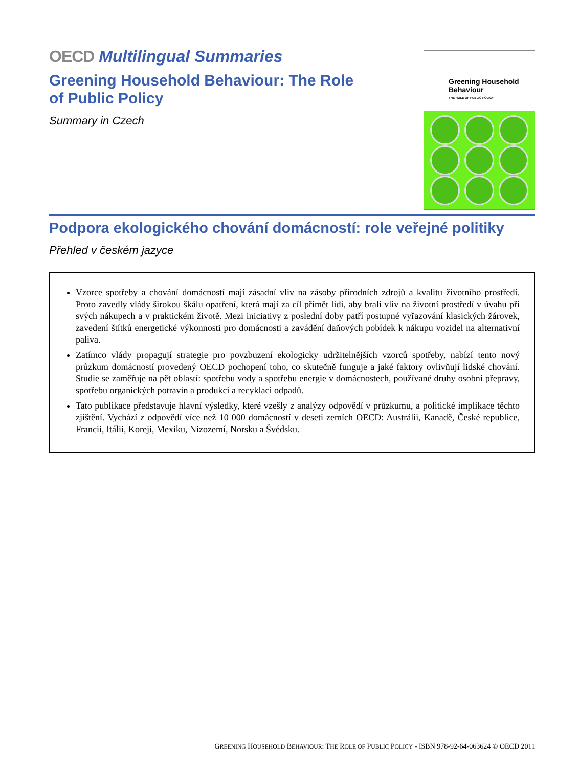OECD Multilingual Summaries
Greening Household Behaviour: The Role
of Public Policy
Summary in Czech
Greening Household Behaviour
THE ROLE OF PUBLIC POLICY
Podpora ekologického chování domácností: role veřejné politiky
Přehled v českém jazyce
Vzorce spotřeby a chování domácností mají zásadní vliv na zásoby přírodních zdrojů a kvalitu životního prostředí. Proto zavedly vlády širokou škálu opatření, která mají za cíl přimět lidi, aby brali vliv na životní prostředí v úvahu při svých nákupech a v praktickém životě. Mezi iniciativy z poslední doby patří postupné vyřazování klasických žárovek, zavedení štítků energetické výkonnosti pro domácnosti a zavádění daňových pobídek k nákupu vozidel na alternativní paliva.
Zatímco vlády propagují strategie pro povzbuzení ekologicky udržitelnějších vzorců spotřeby, nabízí tento nový průzkum domácností provedený OECD pochopení toho, co skutečně funguje a jaké faktory ovlivňují lidské chování. Studie se zaměřuje na pět oblastí: spotřebu vody a spotřebu energie v domácnostech, používané druhy osobní přepravy, spotřebu organických potravin a produkci a recyklaci odpadů.
Tato publikace představuje hlavní výsledky, které vzešly z analýzy odpovědí v průzkumu, a politické implikace těchto zjištění. Vychází z odpovědí více než 10 000 domácností v deseti zemích OECD: Austrálii, Kanadě, České republice, Francii, Itálii, Koreji, Mexiku, Nizozemí, Norsku a Švédsku.
GREENING HOUSEHOLD BEHAVIOUR: THE ROLE OF PUBLIC POLICY - ISBN 978-92-64-063624 © OECD 2011